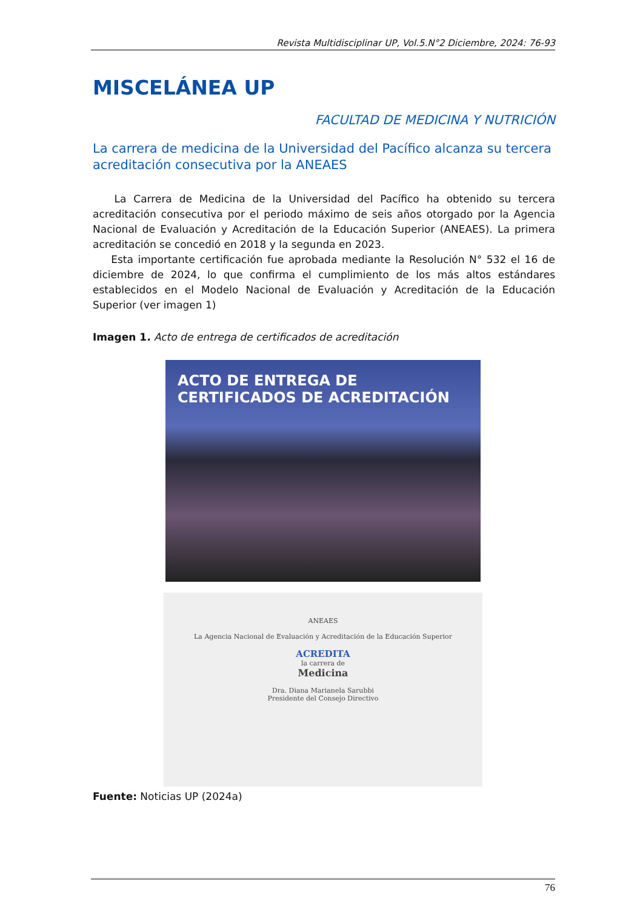Revista Multidisciplinar UP, Vol.5.N°2 Diciembre, 2024: 76-93
MISCELÁNEA UP
FACULTAD DE MEDICINA Y NUTRICIÓN
La carrera de medicina de la Universidad del Pacífico alcanza su tercera acreditación consecutiva por la ANEAES
La Carrera de Medicina de la Universidad del Pacífico ha obtenido su tercera acreditación consecutiva por el periodo máximo de seis años otorgado por la Agencia Nacional de Evaluación y Acreditación de la Educación Superior (ANEAES). La primera acreditación se concedió en 2018 y la segunda en 2023.
Esta importante certificación fue aprobada mediante la Resolución N° 532 el 16 de diciembre de 2024, lo que confirma el cumplimiento de los más altos estándares establecidos en el Modelo Nacional de Evaluación y Acreditación de la Educación Superior (ver imagen 1)
Imagen 1. Acto de entrega de certificados de acreditación
ACTO DE ENTREGA DE
CERTIFICADOS DE ACREDITACIÓN
ANEAES
La Agencia Nacional de Evaluación y Acreditación de la Educación Superior
ACREDITA
la carrera de
Medicina
Dra. Diana Marianela Sarubbi
Presidente del Consejo Directivo
Fuente: Noticias UP (2024a)
76